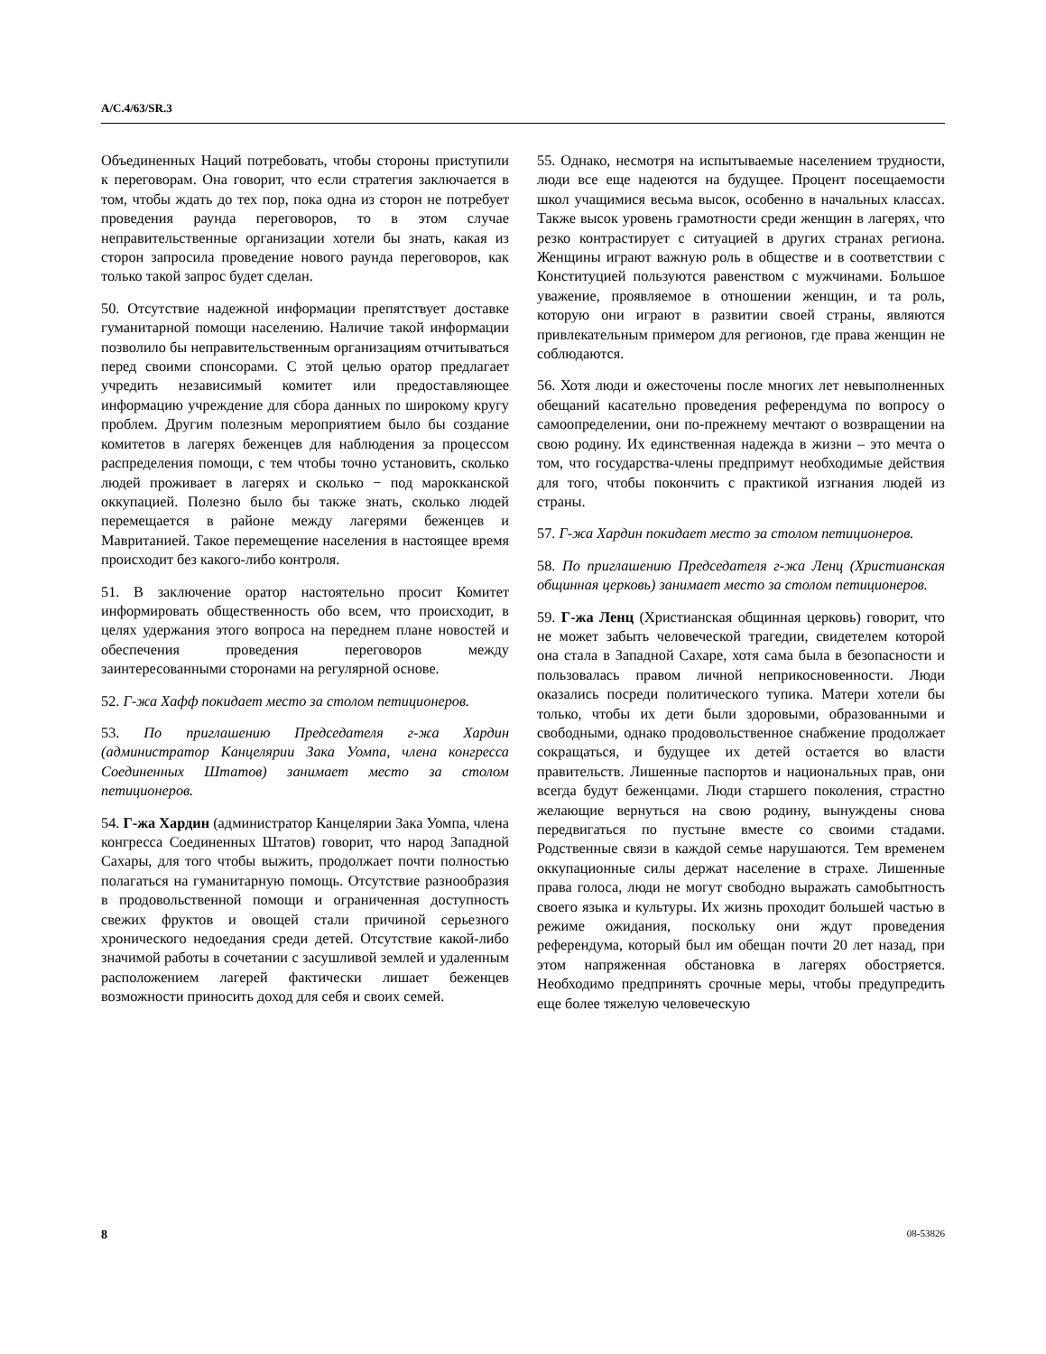A/C.4/63/SR.3
Объединенных Наций потребовать, чтобы стороны приступили к переговорам. Она говорит, что если стратегия заключается в том, чтобы ждать до тех пор, пока одна из сторон не потребует проведения раунда переговоров, то в этом случае неправительственные организации хотели бы знать, какая из сторон запросила проведение нового раунда переговоров, как только такой запрос будет сделан.
50. Отсутствие надежной информации препятствует доставке гуманитарной помощи населению. Наличие такой информации позволило бы неправительственным организациям отчитываться перед своими спонсорами. С этой целью оратор предлагает учредить независимый комитет или предоставляющее информацию учреждение для сбора данных по широкому кругу проблем. Другим полезным мероприятием было бы создание комитетов в лагерях беженцев для наблюдения за процессом распределения помощи, с тем чтобы точно установить, сколько людей проживает в лагерях и сколько − под марокканской оккупацией. Полезно было бы также знать, сколько людей перемещается в районе между лагерями беженцев и Мавританией. Такое перемещение населения в настоящее время происходит без какого-либо контроля.
51. В заключение оратор настоятельно просит Комитет информировать общественность обо всем, что происходит, в целях удержания этого вопроса на переднем плане новостей и обеспечения проведения переговоров между заинтересованными сторонами на регулярной основе.
52. Г-жа Хафф покидает место за столом петиционеров.
53. По приглашению Председателя г-жа Хардин (администратор Канцелярии Зака Уомпа, члена конгресса Соединенных Штатов) занимает место за столом петиционеров.
54. Г-жа Хардин (администратор Канцелярии Зака Уомпа, члена конгресса Соединенных Штатов) говорит, что народ Западной Сахары, для того чтобы выжить, продолжает почти полностью полагаться на гуманитарную помощь. Отсутствие разнообразия в продовольственной помощи и ограниченная доступность свежих фруктов и овощей стали причиной серьезного хронического недоедания среди детей. Отсутствие какой-либо значимой работы в сочетании с засушливой землей и удаленным расположением лагерей фактически лишает беженцев возможности приносить доход для себя и своих семей.
55. Однако, несмотря на испытываемые населением трудности, люди все еще надеются на будущее. Процент посещаемости школ учащимися весьма высок, особенно в начальных классах. Также высок уровень грамотности среди женщин в лагерях, что резко контрастирует с ситуацией в других странах региона. Женщины играют важную роль в обществе и в соответствии с Конституцией пользуются равенством с мужчинами. Большое уважение, проявляемое в отношении женщин, и та роль, которую они играют в развитии своей страны, являются привлекательным примером для регионов, где права женщин не соблюдаются.
56. Хотя люди и ожесточены после многих лет невыполненных обещаний касательно проведения референдума по вопросу о самоопределении, они по-прежнему мечтают о возвращении на свою родину. Их единственная надежда в жизни – это мечта о том, что государства-члены предпримут необходимые действия для того, чтобы покончить с практикой изгнания людей из страны.
57. Г-жа Хардин покидает место за столом петиционеров.
58. По приглашению Председателя г-жа Ленц (Христианская общинная церковь) занимает место за столом петиционеров.
59. Г-жа Ленц (Христианская общинная церковь) говорит, что не может забыть человеческой трагедии, свидетелем которой она стала в Западной Сахаре, хотя сама была в безопасности и пользовалась правом личной неприкосновенности. Люди оказались посреди политического тупика. Матери хотели бы только, чтобы их дети были здоровыми, образованными и свободными, однако продовольственное снабжение продолжает сокращаться, и будущее их детей остается во власти правительств. Лишенные паспортов и национальных прав, они всегда будут беженцами. Люди старшего поколения, страстно желающие вернуться на свою родину, вынуждены снова передвигаться по пустыне вместе со своими стадами. Родственные связи в каждой семье нарушаются. Тем временем оккупационные силы держат население в страхе. Лишенные права голоса, люди не могут свободно выражать самобытность своего языка и культуры. Их жизнь проходит большей частью в режиме ожидания, поскольку они ждут проведения референдума, который был им обещан почти 20 лет назад, при этом напряженная обстановка в лагерях обостряется. Необходимо предпринять срочные меры, чтобы предупредить еще более тяжелую человеческую
8 08-53826